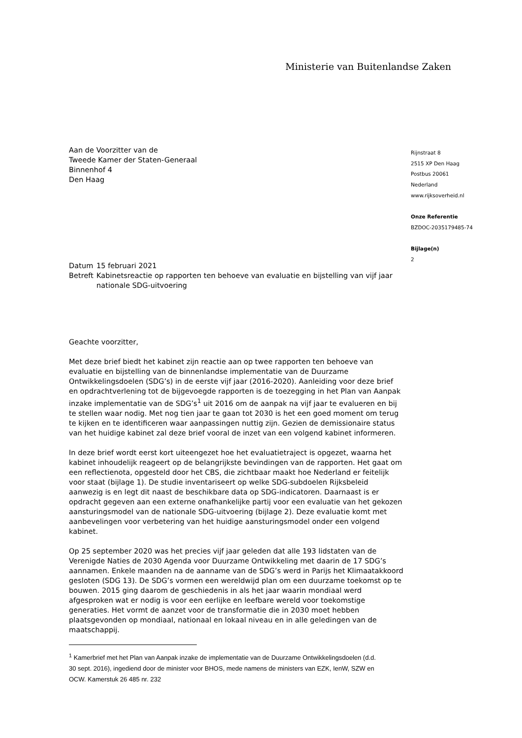Ministerie van Buitenlandse Zaken
Aan de Voorzitter van de
Tweede Kamer der Staten-Generaal
Binnenhof 4
Den Haag
| Datum | 15 februari 2021 |
| Betreft | Kabinetsreactie op rapporten ten behoeve van evaluatie en bijstelling van vijf jaar nationale SDG-uitvoering |
Geachte voorzitter,
Met deze brief biedt het kabinet zijn reactie aan op twee rapporten ten behoeve van evaluatie en bijstelling van de binnenlandse implementatie van de Duurzame Ontwikkelingsdoelen (SDG’s) in de eerste vijf jaar (2016-2020). Aanleiding voor deze brief en opdrachtverlening tot de bijgevoegde rapporten is de toezegging in het Plan van Aanpak inzake implementatie van de SDG’s<sup>1</sup> uit 2016 om de aanpak na vijf jaar te evalueren en bij te stellen waar nodig. Met nog tien jaar te gaan tot 2030 is het een goed moment om terug te kijken en te identificeren waar aanpassingen nuttig zijn. Gezien de demissionaire status van het huidige kabinet zal deze brief vooral de inzet van een volgend kabinet informeren.
In deze brief wordt eerst kort uiteengezet hoe het evaluatietraject is opgezet, waarna het kabinet inhoudelijk reageert op de belangrijkste bevindingen van de rapporten. Het gaat om een reflectienota, opgesteld door het CBS, die zichtbaar maakt hoe Nederland er feitelijk voor staat (bijlage 1). De studie inventariseert op welke SDG-subdoelen Rijksbeleid aanwezig is en legt dit naast de beschikbare data op SDG-indicatoren. Daarnaast is er opdracht gegeven aan een externe onafhankelijke partij voor een evaluatie van het gekozen aansturingsmodel van de nationale SDG-uitvoering (bijlage 2). Deze evaluatie komt met aanbevelingen voor verbetering van het huidige aansturingsmodel onder een volgend kabinet.
Op 25 september 2020 was het precies vijf jaar geleden dat alle 193 lidstaten van de Verenigde Naties de 2030 Agenda voor Duurzame Ontwikkeling met daarin de 17 SDG’s aannamen. Enkele maanden na de aanname van de SDG’s werd in Parijs het Klimaatakkoord gesloten (SDG 13). De SDG’s vormen een wereldwijd plan om een duurzame toekomst op te bouwen. 2015 ging daarom de geschiedenis in als het jaar waarin mondiaal werd afgesproken wat er nodig is voor een eerlijke en leefbare wereld voor toekomstige generaties. Het vormt de aanzet voor de transformatie die in 2030 moet hebben plaatsgevonden op mondiaal, nationaal en lokaal niveau en in alle geledingen van de maatschappij.
<sup>1</sup> Kamerbrief met het Plan van Aanpak inzake de implementatie van de Duurzame Ontwikkelingsdoelen (d.d. 30 sept. 2016), ingediend door de minister voor BHOS, mede namens de ministers van EZK, IenW, SZW en OCW. Kamerstuk 26 485 nr. 232
Rijnstraat 8
2515 XP Den Haag
Postbus 20061
Nederland
www.rijksoverheid.nl
Onze Referentie
BZDOC-2035179485-74
Bijlage(n)
2